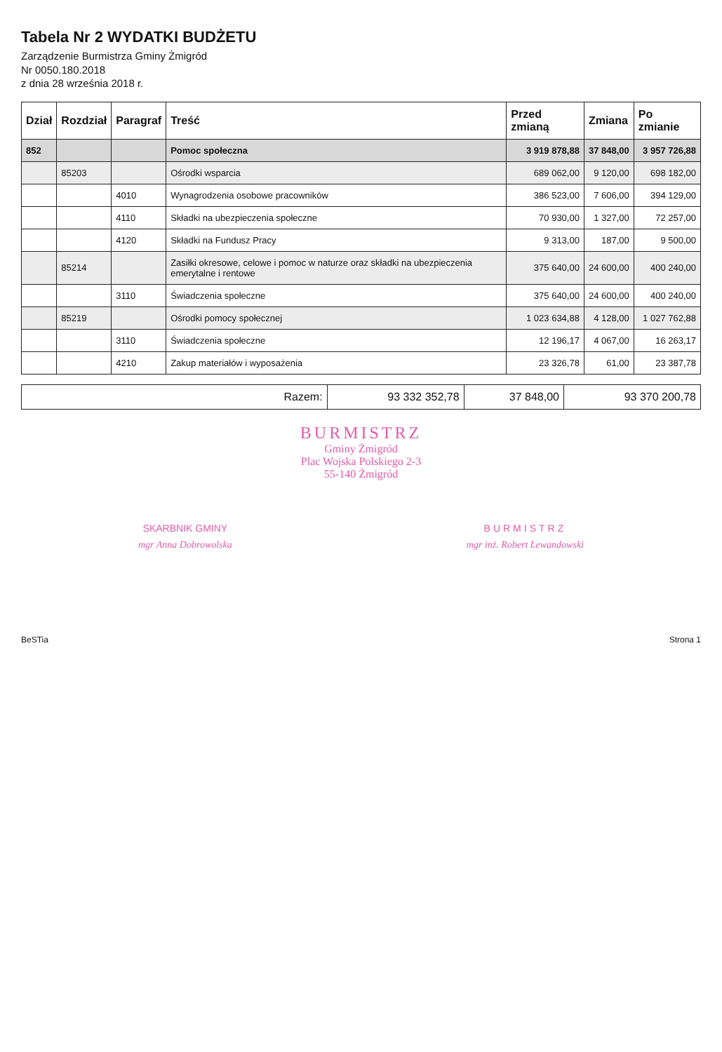Tabela Nr 2 WYDATKI BUDŻETU
Zarządzenie Burmistrza Gminy Żmigród
Nr 0050.180.2018
z dnia 28 września 2018 r.
| Dział | Rozdział | Paragraf | Treść | Przed zmianą | Zmiana | Po zmianie |
| --- | --- | --- | --- | --- | --- | --- |
| 852 | | | Pomoc społeczna | 3 919 878,88 | 37 848,00 | 3 957 726,88 |
| | 85203 | | Ośrodki wsparcia | 689 062,00 | 9 120,00 | 698 182,00 |
| | | 4010 | Wynagrodzenia osobowe pracowników | 386 523,00 | 7 606,00 | 394 129,00 |
| | | 4110 | Składki na ubezpieczenia społeczne | 70 930,00 | 1 327,00 | 72 257,00 |
| | | 4120 | Składki na Fundusz Pracy | 9 313,00 | 187,00 | 9 500,00 |
| | 85214 | | Zasiłki okresowe, celowe i pomoc w naturze oraz składki na ubezpieczenia emerytalne i rentowe | 375 640,00 | 24 600,00 | 400 240,00 |
| | | 3110 | Świadczenia społeczne | 375 640,00 | 24 600,00 | 400 240,00 |
| | 85219 | | Ośrodki pomocy społecznej | 1 023 634,88 | 4 128,00 | 1 027 762,88 |
| | | 3110 | Świadczenia społeczne | 12 196,17 | 4 067,00 | 16 263,17 |
| | | 4210 | Zakup materiałów i wyposażenia | 23 326,78 | 61,00 | 23 387,78 |
| Razem: | 93 332 352,78 | 37 848,00 | 93 370 200,78 |
BURMISTRZ
Gminy Żmigród
Plac Wojska Polskiego 2-3
55-140 Żmigród
SKARBNIK GMINY
mgr Anna Dobrowolska
BURMISTRZ
mgr inż. Robert Lewandowski
BeSTia Strona 1